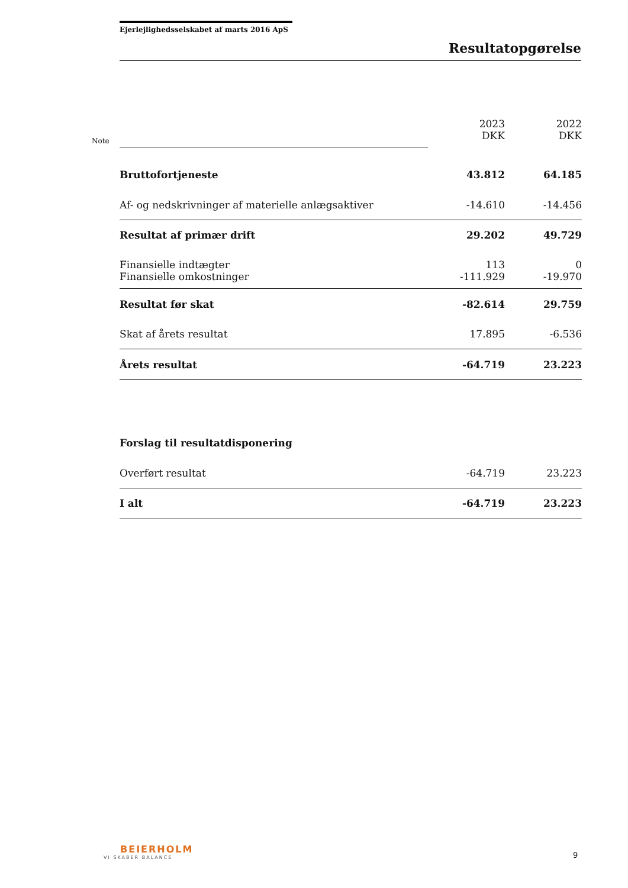Ejerlejlighedsselskabet af marts 2016 ApS
Resultatopgørelse
| Note | | 2023 DKK | 2022 DKK |
| | Bruttofortjeneste | 43.812 | 64.185 |
| | Af- og nedskrivninger af materielle anlægsaktiver | -14.610 | -14.456 |
| | Resultat af primær drift | 29.202 | 49.729 |
| | Finansielle indtægter | 113 | 0 |
| | Finansielle omkostninger | -111.929 | -19.970 |
| | Resultat før skat | -82.614 | 29.759 |
| | Skat af årets resultat | 17.895 | -6.536 |
| | Årets resultat | -64.719 | 23.223 |
| | Forslag til resultatdisponering | | |
| | Overført resultat | -64.719 | 23.223 |
| | I alt | -64.719 | 23.223 |
BEIERHOLM
VI SKABER BALANCE
9